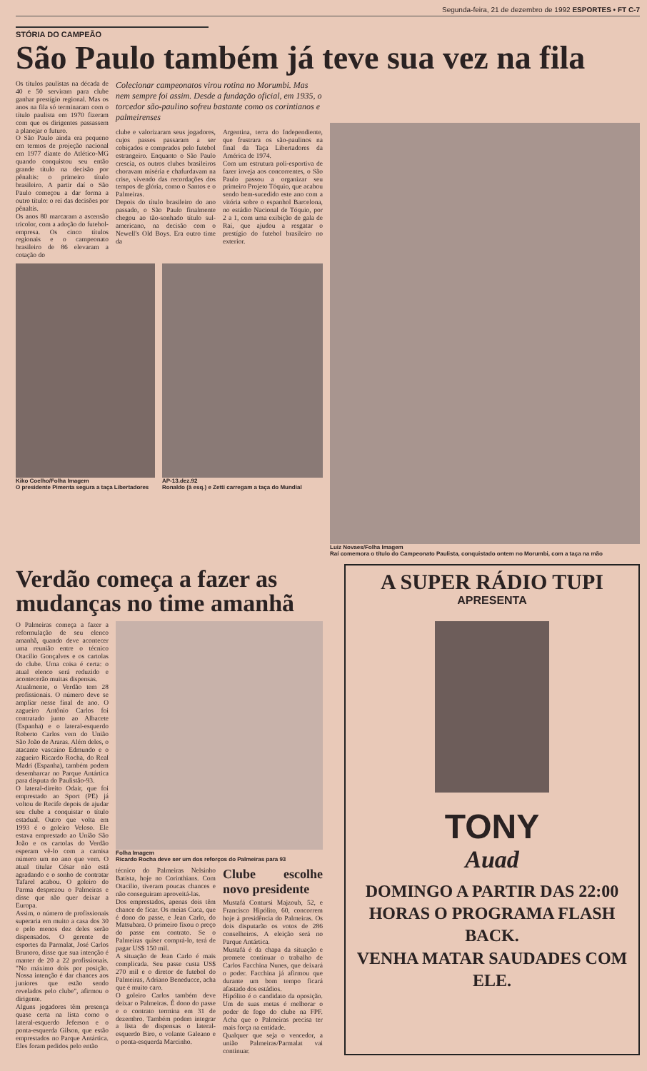Segunda-feira, 21 de dezembro de 1992 ESPORTES • FT C-7
STÓRIA DO CAMPEÃO
São Paulo também já teve sua vez na fila
Os títulos paulistas na década de 40 e 50 serviram para clube ganhar prestígio regional. Mas os anos na fila só terminaram com o título paulista em 1970 fizeram com que os dirigentes passassem a planejar o futuro.
O São Paulo ainda era pequeno em termos de projeção nacional em 1977 diante do Atlético-MG quando conquistou seu então grande título na decisão por pênaltis: o primeiro título brasileiro. A partir daí o São Paulo começou a dar forma a outro título: o rei das decisões por pênaltis.
Os anos 80 marcaram a ascensão tricolor, com a adoção do futebol-empresa. Os cinco títulos regionais e o campeonato brasileiro de 86 elevaram a cotação do
Colecionar campeonatos virou rotina no Morumbi. Mas nem sempre foi assim. Desde a fundação oficial, em 1935, o torcedor são-paulino sofreu bastante como os corintianos e palmeirenses
clube e valorizaram seus jogadores, cujos passes passaram a ser cobiçados e comprados pelo futebol estrangeiro. Enquanto o São Paulo crescia, os outros clubes brasileiros choravam miséria e chafurdavam na crise, vivendo das recordações dos tempos de glória, como o Santos e o Palmeiras.
Depois do título brasileiro do ano passado, o São Paulo finalmente chegou ao tão-sonhado título sul-americano, na decisão com o Newell's Old Boys. Era outro time da
Argentina, terra do Independiente, que frustrara os são-paulinos na final da Taça Libertadores da América de 1974.
Com um estrutura poli-esportiva de fazer inveja aos concorrentes, o São Paulo passou a organizar seu primeiro Projeto Tóquio, que acabou sendo bem-sucedido este ano com a vitória sobre o espanhol Barcelona, no estádio Nacional de Tóquio, por 2 a 1, com uma exibição de gala de Raí, que ajudou a resgatar o prestígio do futebol brasileiro no exterior.
Kiko Coelho/Folha Imagem
O presidente Pimenta segura a taça Libertadores
AP-13.dez.92
Ronaldo (à esq.) e Zetti carregam a taça do Mundial
Luiz Novaes/Folha Imagem
Raí comemora o título do Campeonato Paulista, conquistado ontem no Morumbi, com a taça na mão
Verdão começa a fazer as mudanças no time amanhã
O Palmeiras começa a fazer a reformulação de seu elenco amanhã, quando deve acontecer uma reunião entre o técnico Otacilio Gonçalves e os cartolas do clube. Uma coisa é certa: o atual elenco será reduzido e acontecerão muitas dispensas.
Atualmente, o Verdão tem 28 profissionais. O número deve se ampliar nesse final de ano. O zagueiro Antônio Carlos foi contratado junto ao Albacete (Espanha) e o lateral-esquerdo Roberto Carlos vem do União São João de Araras. Além deles, o atacante vascaíno Edmundo e o zagueiro Ricardo Rocha, do Real Madri (Espanha), também podem desembarcar no Parque Antártica para disputa do Paulistão-93.
O lateral-direito Odair, que foi emprestado ao Sport (PE) já voltou de Recife depois de ajudar seu clube a conquistar o título estadual. Outro que volta em 1993 é o goleiro Veloso. Ele estava emprestado ao União São João e os cartolas do Verdão esperam vê-lo com a camisa número um no ano que vem. O atual titular César não está agradando e o sonho de contratar Tafarel acabou. O goleiro do Parma desprezou o Palmeiras e disse que não quer deixar a Europa.
Assim, o número de profissionais superaria em muito a casa dos 30 e pelo menos dez deles serão dispensados. O gerente de esportes da Parmalat, José Carlos Brunoro, disse que sua intenção é manter de 20 a 22 profissionais. "No máximo dois por posição. Nossa intenção é dar chances aos juniores que estão sendo revelados pelo clube", afirmou o dirigente.
Alguns jogadores têm presença quase certa na lista como o lateral-esquerdo Jeferson e o ponta-esquerda Gilson, que estão emprestados no Parque Antártica. Eles foram pedidos pelo então
Folha Imagem
Ricardo Rocha deve ser um dos reforços do Palmeiras para 93
técnico do Palmeiras Nelsinho Batista, hoje no Corinthians. Com Otacilio, tiveram poucas chances e não conseguiram aproveitá-las.
Dos emprestados, apenas dois têm chance de ficar. Os meias Cuca, que é dono do passe, e Jean Carlo, do Matsubara. O primeiro fixou o preço do passe em contrato. Se o Palmeiras quiser comprá-lo, terá de pagar US$ 150 mil.
A situação de Jean Carlo é mais complicada. Seu passe custa US$ 270 mil e o diretor de futebol do Palmeiras, Adriano Beneducce, acha que é muito caro.
O goleiro Carlos também deve deixar o Palmeiras. É dono do passe e o contrato termina em 31 de dezembro. Também podem integrar a lista de dispensas o lateral-esquerdo Biro, o volante Galeano e o ponta-esquerda Marcinho.
Clube escolhe novo presidente
Mustafá Contursi Majzoub, 52, e Francisco Hipólito, 60, concorrem hoje à presidência do Palmeiras. Os dois disputarão os votos de 286 conselheiros. A eleição será no Parque Antártica.
Mustafá é da chapa da situação e promete continuar o trabalho de Carlos Facchina Nunes, que deixará o poder. Facchina já afirmou que durante um bom tempo ficará afastado dos estádios.
Hipólito é o candidato da oposição. Um de suas metas é melhorar o poder de fogo do clube na FPF. Acha que o Palmeiras precisa ter mais força na entidade.
Qualquer que seja o vencedor, a união Palmeiras/Parmalat vai continuar.
A SUPER RÁDIO TUPI
APRESENTA
TONY
Auad
DOMINGO A PARTIR DAS 22:00 HORAS O PROGRAMA FLASH BACK.
VENHA MATAR SAUDADES COM ELE.